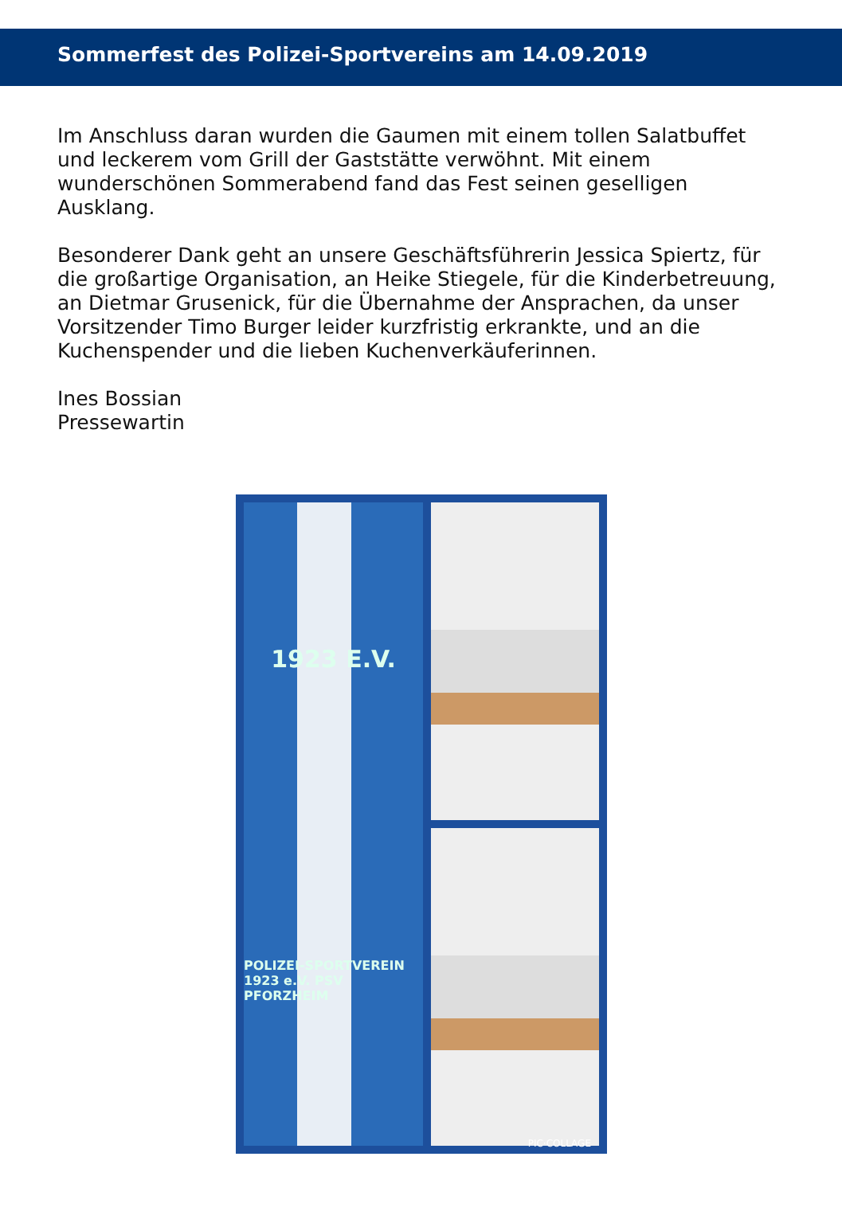Sommerfest des Polizei-Sportvereins am 14.09.2019
Im Anschluss daran wurden die Gaumen mit einem tollen Salatbuffet und leckerem vom Grill der Gaststätte verwöhnt. Mit einem wunderschönen Sommerabend fand das Fest seinen geselligen Ausklang.
Besonderer Dank geht an unsere Geschäftsführerin Jessica Spiertz, für die großartige Organisation, an Heike Stiegele, für die Kinderbetreuung, an Dietmar Grusenick, für die Übernahme der Ansprachen, da unser Vorsitzender Timo Burger leider kurzfristig erkrankte, und an die Kuchenspender und die lieben Kuchenverkäuferinnen.
Ines Bossian
Pressewartin
1923 E.V.
POLIZEI-SPORTVEREIN 1923 e.V. PSV PFORZHEIM
PIC·COLLAGE